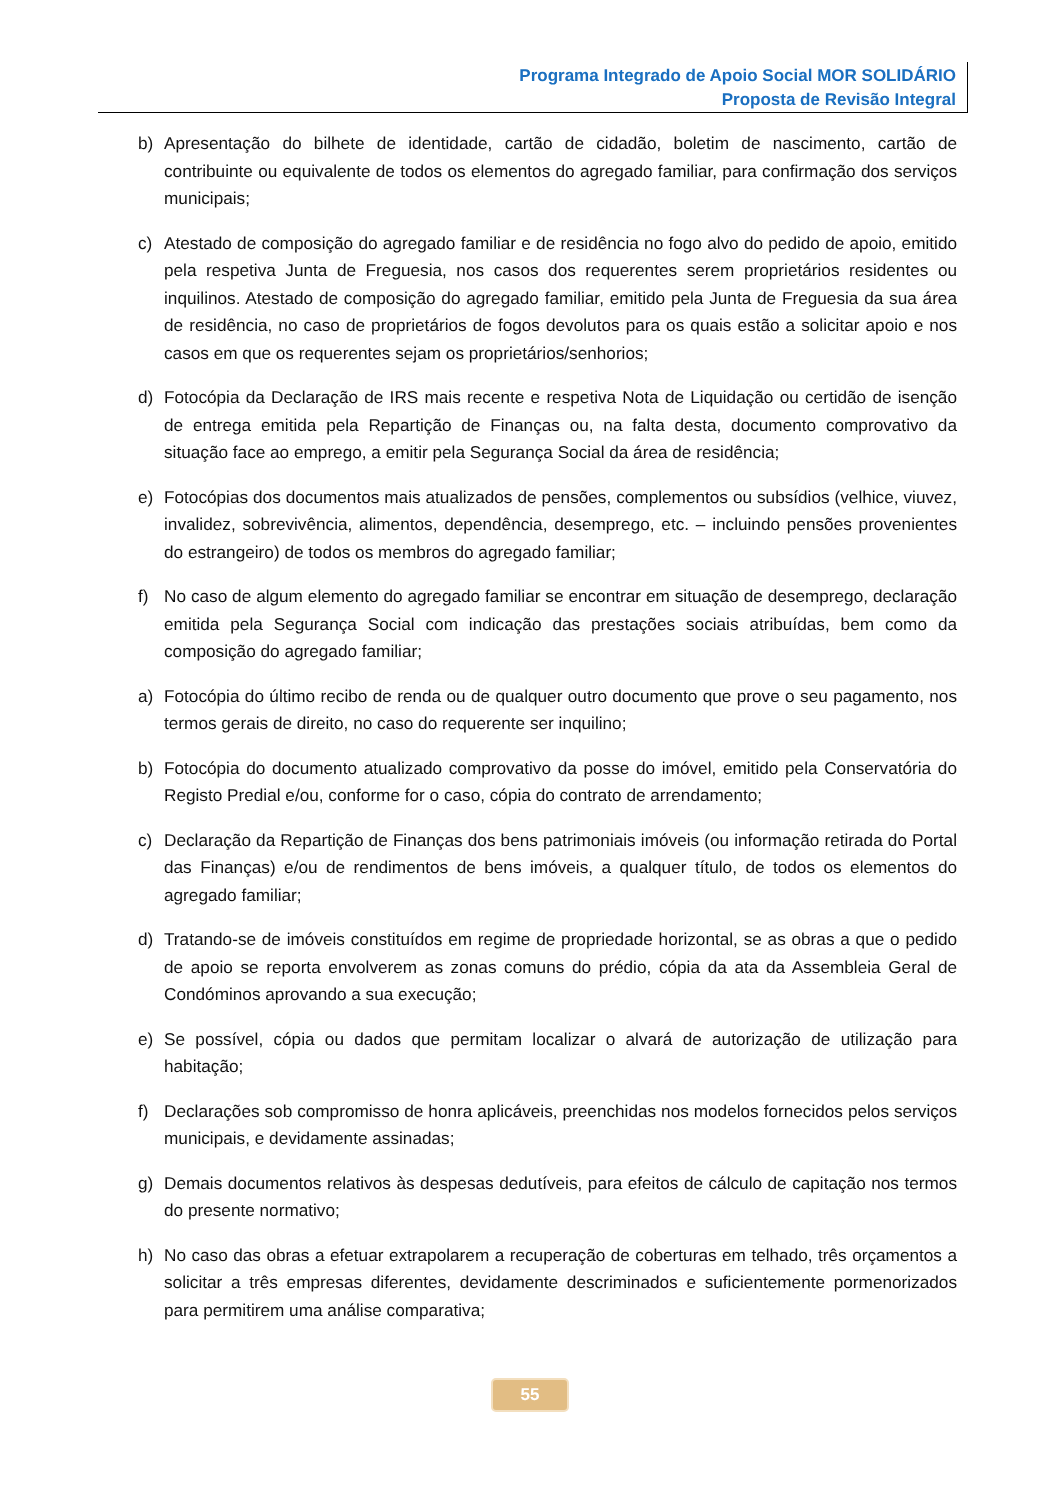Programa Integrado de Apoio Social MOR SOLIDÁRIO
Proposta de Revisão Integral
b) Apresentação do bilhete de identidade, cartão de cidadão, boletim de nascimento, cartão de contribuinte ou equivalente de todos os elementos do agregado familiar, para confirmação dos serviços municipais;
c) Atestado de composição do agregado familiar e de residência no fogo alvo do pedido de apoio, emitido pela respetiva Junta de Freguesia, nos casos dos requerentes serem proprietários residentes ou inquilinos. Atestado de composição do agregado familiar, emitido pela Junta de Freguesia da sua área de residência, no caso de proprietários de fogos devolutos para os quais estão a solicitar apoio e nos casos em que os requerentes sejam os proprietários/senhorios;
d) Fotocópia da Declaração de IRS mais recente e respetiva Nota de Liquidação ou certidão de isenção de entrega emitida pela Repartição de Finanças ou, na falta desta, documento comprovativo da situação face ao emprego, a emitir pela Segurança Social da área de residência;
e) Fotocópias dos documentos mais atualizados de pensões, complementos ou subsídios (velhice, viuvez, invalidez, sobrevivência, alimentos, dependência, desemprego, etc. – incluindo pensões provenientes do estrangeiro) de todos os membros do agregado familiar;
f) No caso de algum elemento do agregado familiar se encontrar em situação de desemprego, declaração emitida pela Segurança Social com indicação das prestações sociais atribuídas, bem como da composição do agregado familiar;
a) Fotocópia do último recibo de renda ou de qualquer outro documento que prove o seu pagamento, nos termos gerais de direito, no caso do requerente ser inquilino;
b) Fotocópia do documento atualizado comprovativo da posse do imóvel, emitido pela Conservatória do Registo Predial e/ou, conforme for o caso, cópia do contrato de arrendamento;
c) Declaração da Repartição de Finanças dos bens patrimoniais imóveis (ou informação retirada do Portal das Finanças) e/ou de rendimentos de bens imóveis, a qualquer título, de todos os elementos do agregado familiar;
d) Tratando-se de imóveis constituídos em regime de propriedade horizontal, se as obras a que o pedido de apoio se reporta envolverem as zonas comuns do prédio, cópia da ata da Assembleia Geral de Condóminos aprovando a sua execução;
e) Se possível, cópia ou dados que permitam localizar o alvará de autorização de utilização para habitação;
f) Declarações sob compromisso de honra aplicáveis, preenchidas nos modelos fornecidos pelos serviços municipais, e devidamente assinadas;
g) Demais documentos relativos às despesas dedutíveis, para efeitos de cálculo de capitação nos termos do presente normativo;
h) No caso das obras a efetuar extrapolarem a recuperação de coberturas em telhado, três orçamentos a solicitar a três empresas diferentes, devidamente descriminados e suficientemente pormenorizados para permitirem uma análise comparativa;
55